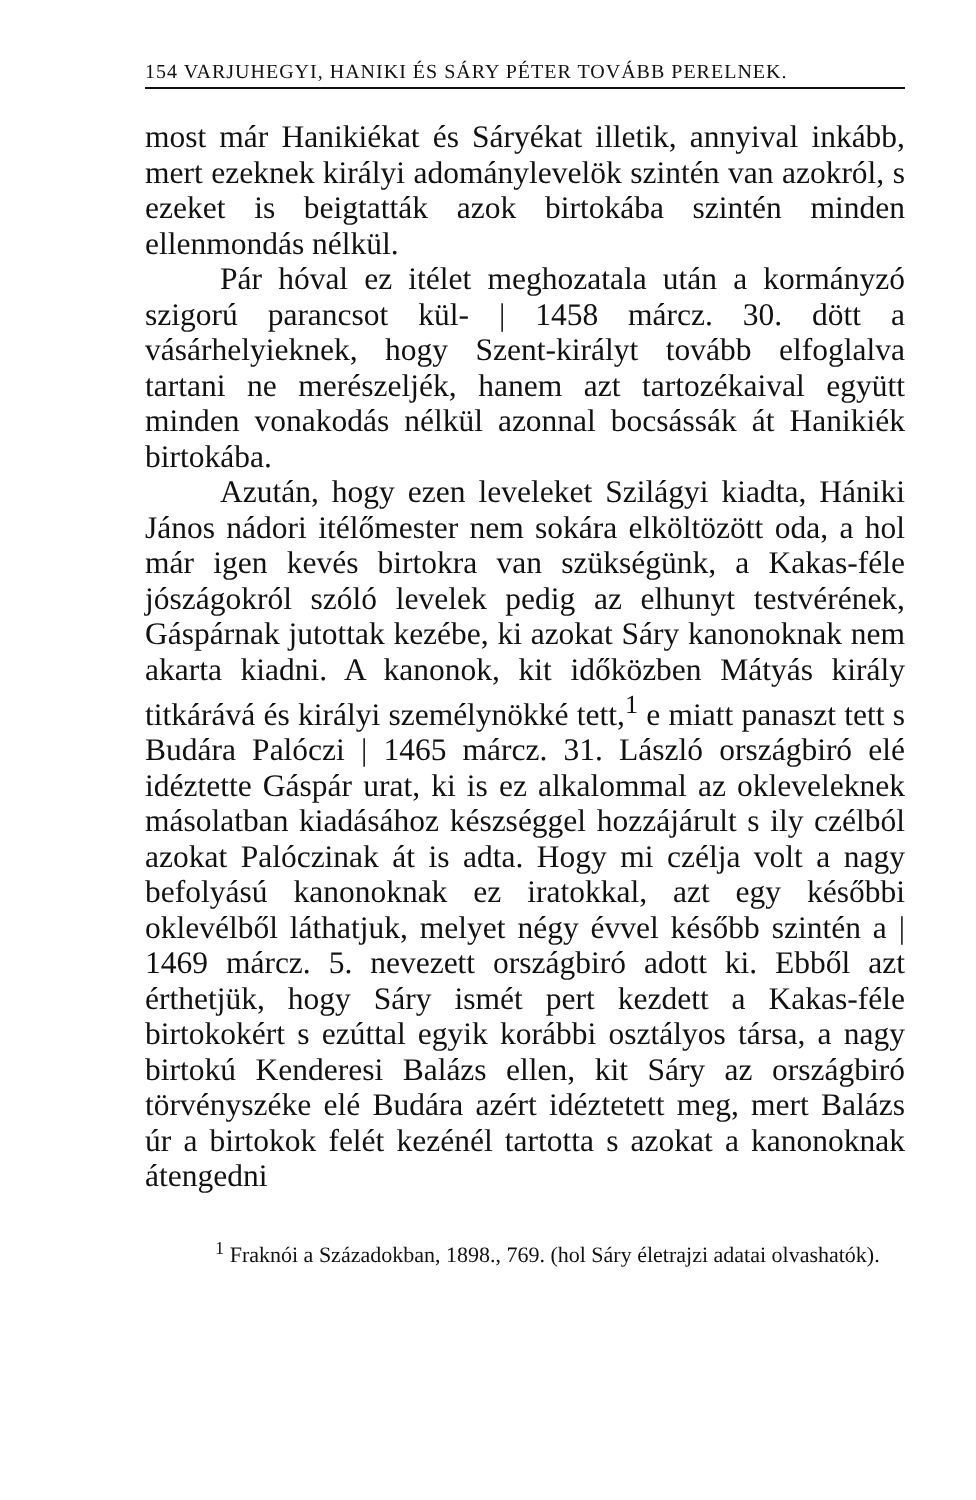154 VARJUHEGYI, HANIKI ÉS SÁRY PÉTER TOVÁBB PERELNEK.
most már Hanikiékat és Sáryékat illetik, annyival inkább, mert ezeknek királyi adománylevelök szintén van azokról, s ezeket is beigtatták azok birtokába szintén minden ellenmondás nélkül.
Pár hóval ez itélet meghozatala után a kormányzó szigorú parancsot kül- | 1458 márcz. 30. dött a vásárhelyieknek, hogy Szent-királyt tovább elfoglalva tartani ne merészeljék, hanem azt tartozékaival együtt minden vonakodás nélkül azonnal bocsássák át Hanikiék birtokába.
Azután, hogy ezen leveleket Szilágyi kiadta, Hániki János nádori itélőmester nem sokára elköltözött oda, a hol már igen kevés birtokra van szükségünk, a Kakas-féle jószágokról szóló levelek pedig az elhunyt testvérének, Gáspárnak jutottak kezébe, ki azokat Sáry kanonoknak nem akarta kiadni. A kanonok, kit időközben Mátyás király titkárává és királyi személynökké tett,<sup>1</sup> e miatt panaszt tett s Budára Palóczi | 1465 márcz. 31. László országbiró elé idéztette Gáspár urat, ki is ez alkalommal az okleveleknek másolatban kiadásához készséggel hozzájárult s ily czélból azokat Palóczinak át is adta. Hogy mi czélja volt a nagy befolyású kanonoknak ez iratokkal, azt egy későbbi oklevélből láthatjuk, melyet négy évvel később szintén a | 1469 márcz. 5. nevezett országbiró adott ki. Ebből azt érthetjük, hogy Sáry ismét pert kezdett a Kakas-féle birtokokért s ezúttal egyik korábbi osztályos társa, a nagy birtokú Kenderesi Balázs ellen, kit Sáry az országbiró törvényszéke elé Budára azért idéztetett meg, mert Balázs úr a birtokok felét kezénél tartotta s azokat a kanonoknak átengedni
<sup>1</sup> Fraknói a Századokban, 1898., 769. (hol Sáry életrajzi adatai olvashatók).